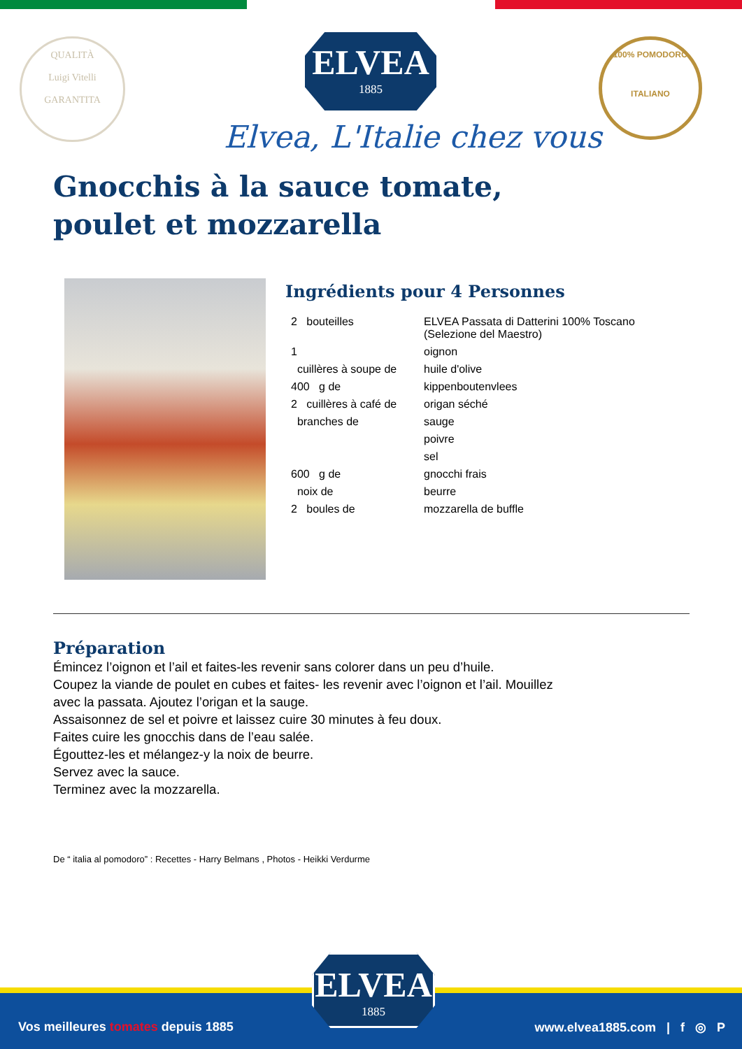QUALITÀ
Luigi Vitelli
GARANTITA
ELVEA
1885
100% POMODORO
ITALIANO
Elvea, L'Italie chez vous
Gnocchis à la sauce tomate, poulet et mozzarella
Ingrédients pour 4 Personnes
| 2 bouteilles | ELVEA Passata di Datterini 100% Toscano (Selezione del Maestro) |
| 1 | oignon |
| cuillères à soupe de | huile d'olive |
| 400 g de | kippenboutenvlees |
| 2 cuillères à café de | origan séché |
| branches de | sauge |
| | poivre |
| | sel |
| 600 g de | gnocchi frais |
| noix de | beurre |
| 2 boules de | mozzarella de buffle |
Préparation
Émincez l’oignon et l’ail et faites-les revenir sans colorer dans un peu d’huile.
Coupez la viande de poulet en cubes et faites- les revenir avec l’oignon et l’ail. Mouillez
avec la passata. Ajoutez l’origan et la sauge.
Assaisonnez de sel et poivre et laissez cuire 30 minutes à feu doux.
Faites cuire les gnocchis dans de l’eau salée.
Égouttez-les et mélangez-y la noix de beurre.
Servez avec la sauce.
Terminez avec la mozzarella.
De “ italia al pomodoro” : Recettes - Harry Belmans , Photos - Heikki Verdurme
Vos meilleures tomates depuis 1885 www.elvea1885.com | f ◎ P
ELVEA
1885